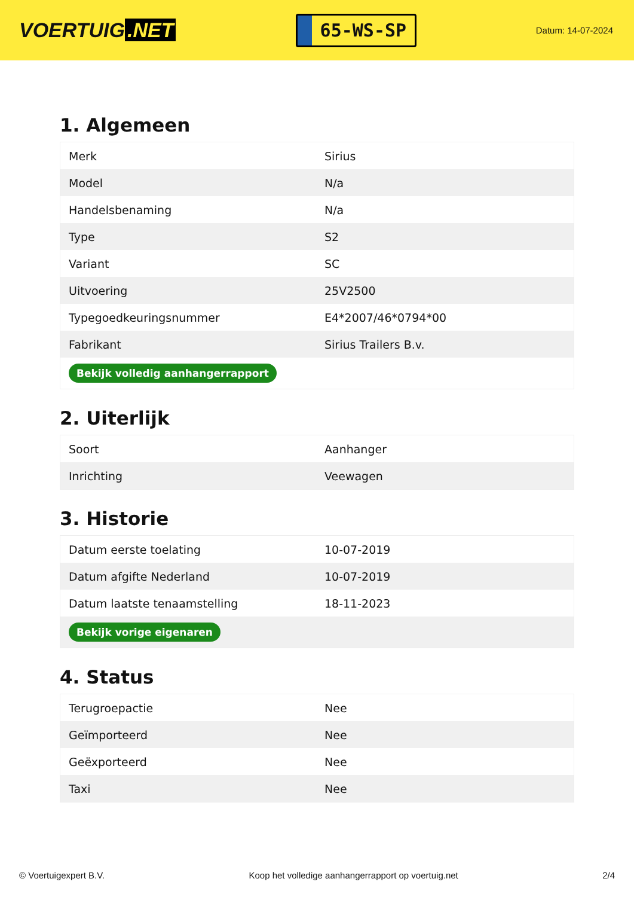VOERTUIG.NET
65-WS-SP
Datum: 14-07-2024
1. Algemeen
| Merk | Sirius |
| Model | N/a |
| Handelsbenaming | N/a |
| Type | S2 |
| Variant | SC |
| Uitvoering | 25V2500 |
| Typegoedkeuringsnummer | E4*2007/46*0794*00 |
| Fabrikant | Sirius Trailers B.v. |
| Bekijk volledig aanhangerrapport | |
2. Uiterlijk
| Soort | Aanhanger |
| Inrichting | Veewagen |
3. Historie
| Datum eerste toelating | 10-07-2019 |
| Datum afgifte Nederland | 10-07-2019 |
| Datum laatste tenaamstelling | 18-11-2023 |
| Bekijk vorige eigenaren | |
4. Status
| Terugroepactie | Nee |
| Geïmporteerd | Nee |
| Geëxporteerd | Nee |
| Taxi | Nee |
© Voertuigexpert B.V. Koop het volledige aanhangerrapport op voertuig.net 2/4